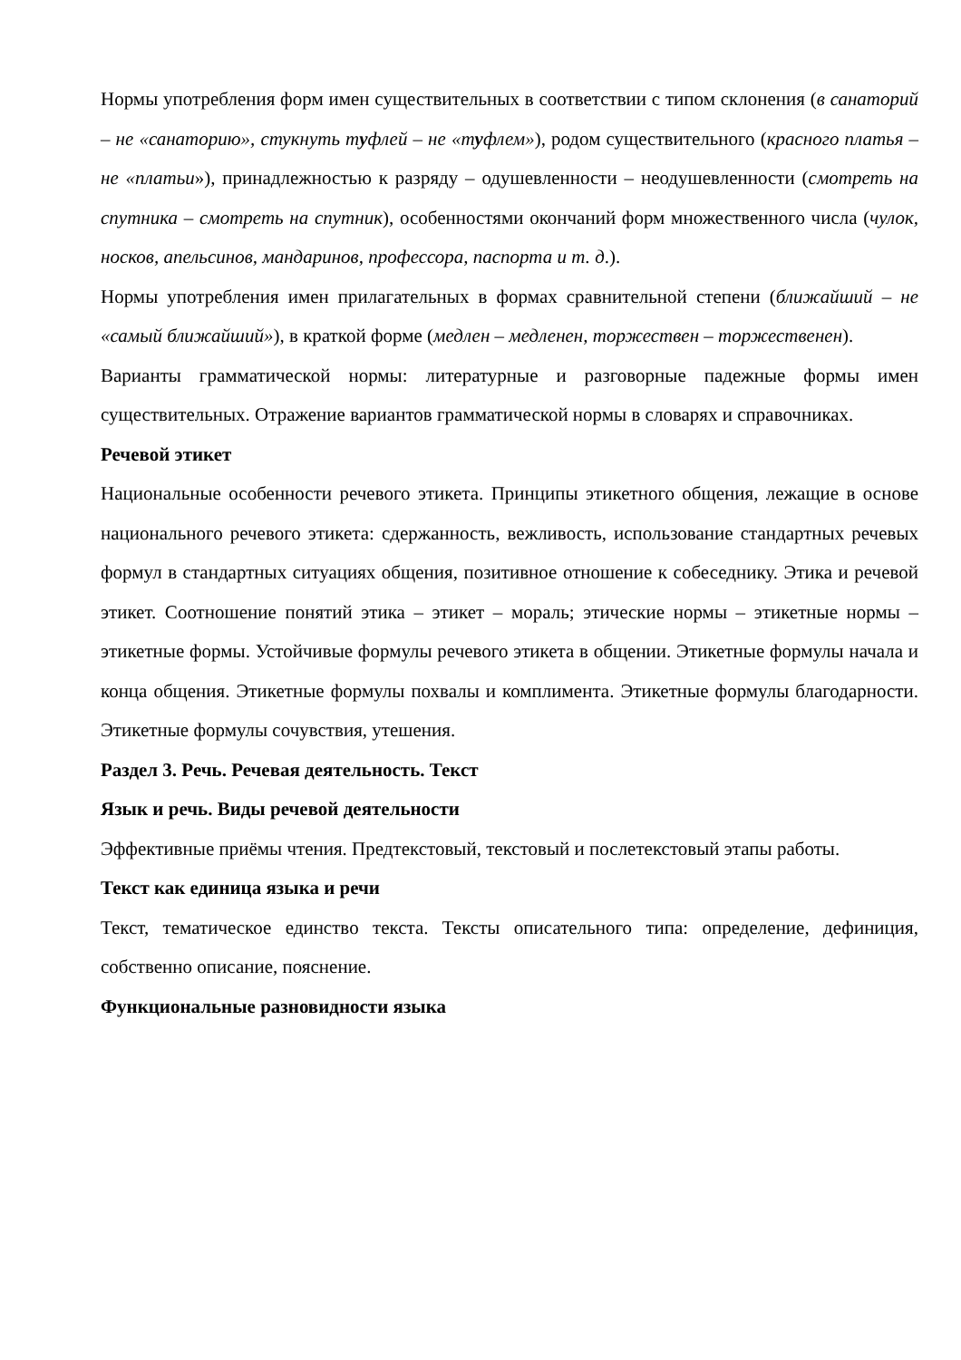Нормы употребления форм имен существительных в соответствии с типом склонения (в санаторий – не «санаторию», стукнуть туфлей – не «туфлем»), родом существительного (красного платья – не «платьи»), принадлежностью к разряду – одушевленности – неодушевленности (смотреть на спутника – смотреть на спутник), особенностями окончаний форм множественного числа (чулок, носков, апельсинов, мандаринов, профессора, паспорта и т. д.).
Нормы употребления имен прилагательных в формах сравнительной степени (ближайший – не «самый ближайший»), в краткой форме (медлен – медленен, торжествен – торжественен).
Варианты грамматической нормы: литературные и разговорные падежные формы имен существительных. Отражение вариантов грамматической нормы в словарях и справочниках.
Речевой этикет
Национальные особенности речевого этикета. Принципы этикетного общения, лежащие в основе национального речевого этикета: сдержанность, вежливость, использование стандартных речевых формул в стандартных ситуациях общения, позитивное отношение к собеседнику. Этика и речевой этикет. Соотношение понятий этика – этикет – мораль; этические нормы – этикетные нормы – этикетные формы. Устойчивые формулы речевого этикета в общении. Этикетные формулы начала и конца общения. Этикетные формулы похвалы и комплимента. Этикетные формулы благодарности. Этикетные формулы сочувствия, утешения.
Раздел 3. Речь. Речевая деятельность. Текст
Язык и речь. Виды речевой деятельности
Эффективные приёмы чтения. Предтекстовый, текстовый и послетекстовый этапы работы.
Текст как единица языка и речи
Текст, тематическое единство текста. Тексты описательного типа: определение, дефиниция, собственно описание, пояснение.
Функциональные разновидности языка